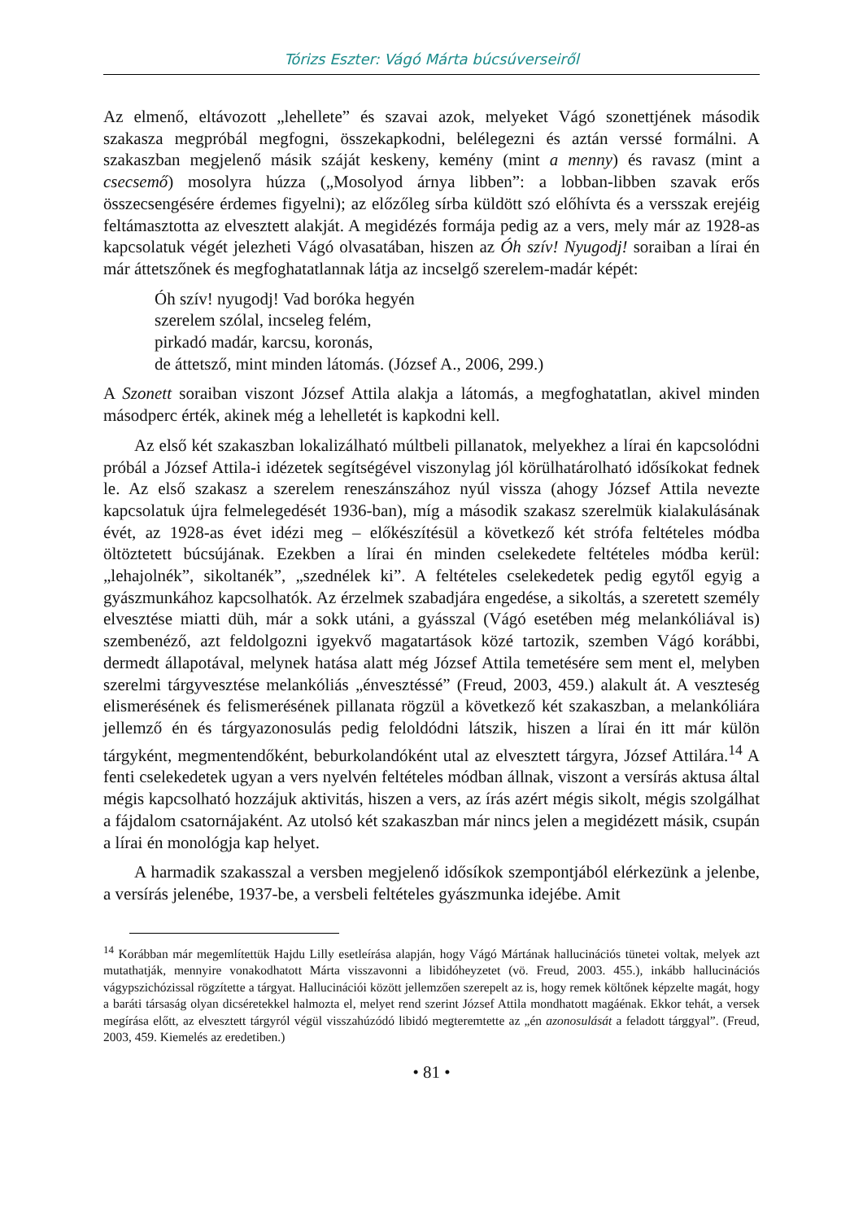Tórizs Eszter: Vágó Márta búcsúverseiről
Az elmenő, eltávozott „lehellete” és szavai azok, melyeket Vágó szonettjének második szakasza megpróbál megfogni, összekapkodni, belélegezni és aztán verssé formálni. A szakaszban megjelenő másik száját keskeny, kemény (mint a menny) és ravasz (mint a csecsemő) mosolyra húzza („Mosolyod árnya libben”: a lobban-libben szavak erős összecsengésére érdemes figyelni); az előzőleg sírba küldött szó előhívta és a versszak erejéig feltámasztotta az elvesztett alakját. A megidézés formája pedig az a vers, mely már az 1928-as kapcsolatuk végét jelezheti Vágó olvasatában, hiszen az Óh szív! Nyugodj! soraiban a lírai én már áttetszőnek és megfoghatatlannak látja az incselgő szerelem-madár képét:
Óh szív! nyugodj! Vad boróka hegyén
szerelem szólal, incseleg felém,
pirkadó madár, karcsu, koronás,
de áttetsző, mint minden látomás. (József A., 2006, 299.)
A Szonett soraiban viszont József Attila alakja a látomás, a megfoghatatlan, akivel minden másodperc érték, akinek még a lehelletét is kapkodni kell.
Az első két szakaszban lokalizálható múltbeli pillanatok, melyekhez a lírai én kapcsolódni próbál a József Attila-i idézetek segítségével viszonylag jól körülhatárolható idősíkokat fednek le. Az első szakasz a szerelem reneszánszához nyúl vissza (ahogy József Attila nevezte kapcsolatuk újra felmelegedését 1936-ban), míg a második szakasz szerelmük kialakulásának évét, az 1928-as évet idézi meg – előkészítésül a következő két strófa feltételes módba öltöztetett búcsújának. Ezekben a lírai én minden cselekedete feltételes módba kerül: „lehajolnék”, sikoltanék”, „szednélek ki”. A feltételes cselekedetek pedig egytől egyig a gyászmunkához kapcsolhatók. Az érzelmek szabadjára engedése, a sikoltás, a szeretett személy elvesztése miatti düh, már a sokk utáni, a gyásszal (Vágó esetében még melankóliával is) szembenéző, azt feldolgozni igyekvő magatartások közé tartozik, szemben Vágó korábbi, dermedt állapotával, melynek hatása alatt még József Attila temetésére sem ment el, melyben szerelmi tárgyvesztése melankóliás „énvesztéssé” (Freud, 2003, 459.) alakult át. A veszteség elismerésének és felismerésének pillanata rögzül a következő két szakaszban, a melankóliára jellemző én és tárgyazonosulás pedig feloldódni látszik, hiszen a lírai én itt már külön tárgyként, megmentendőként, beburkolandóként utal az elvesztett tárgyra, József Attilára.<sup>14</sup> A fenti cselekedetek ugyan a vers nyelvén feltételes módban állnak, viszont a versírás aktusa által mégis kapcsolható hozzájuk aktivitás, hiszen a vers, az írás azért mégis sikolt, mégis szolgálhat a fájdalom csatornájaként. Az utolsó két szakaszban már nincs jelen a megidézett másik, csupán a lírai én monológja kap helyet.
A harmadik szakasszal a versben megjelenő idősíkok szempontjából elérkezünk a jelenbe, a versírás jelenébe, 1937-be, a versbeli feltételes gyászmunka idejébe. Amit
<sup>14</sup> Korábban már megemlítettük Hajdu Lilly esetleírása alapján, hogy Vágó Mártának hallucinációs tünetei voltak, melyek azt mutathatják, mennyire vonakodhatott Márta visszavonni a libidóheyzetet (vö. Freud, 2003. 455.), inkább hallucinációs vágypszichózissal rögzítette a tárgyat. Hallucinációi között jellemzően szerepelt az is, hogy remek költőnek képzelte magát, hogy a baráti társaság olyan dicséretekkel halmozta el, melyet rend szerint József Attila mondhatott magáénak. Ekkor tehát, a versek megírása előtt, az elvesztett tárgyról végül visszahúzódó libidó megteremtette az „én azonosulását a feladott tárggyal”. (Freud, 2003, 459. Kiemelés az eredetiben.)
• 81 •